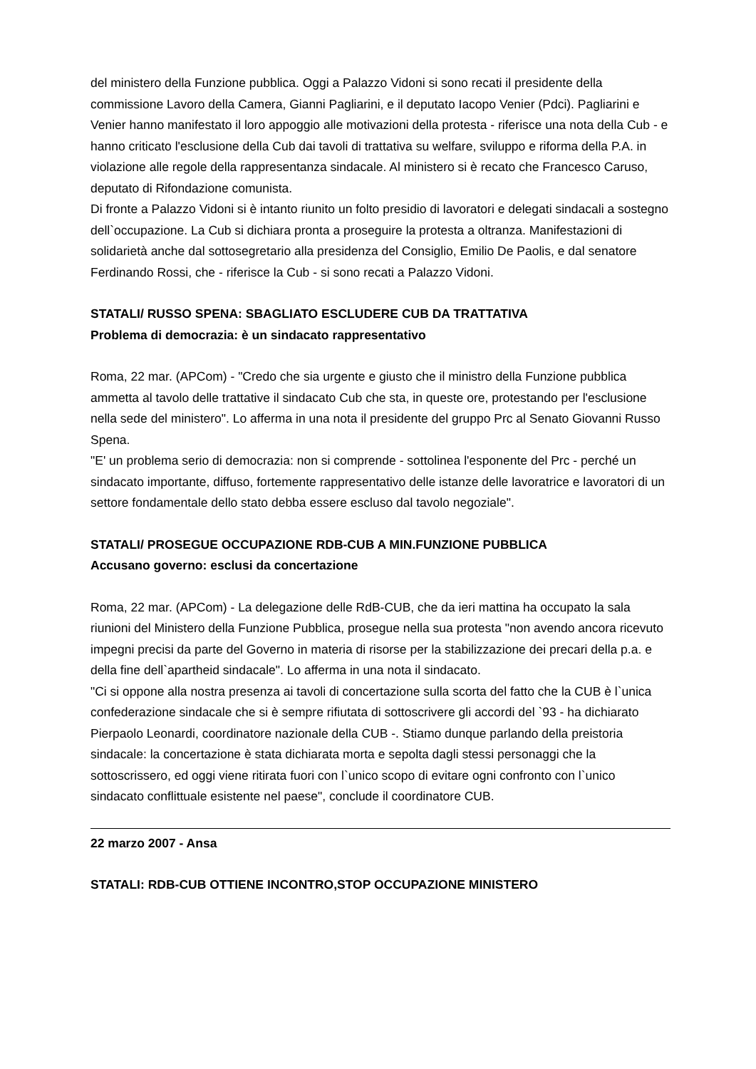del ministero della Funzione pubblica. Oggi a Palazzo Vidoni si sono recati il presidente della commissione Lavoro della Camera, Gianni Pagliarini, e il deputato Iacopo Venier (Pdci). Pagliarini e Venier hanno manifestato il loro appoggio alle motivazioni della protesta - riferisce una nota della Cub - e hanno criticato l'esclusione della Cub dai tavoli di trattativa su welfare, sviluppo e riforma della P.A. in violazione alle regole della rappresentanza sindacale. Al ministero si è recato che Francesco Caruso, deputato di Rifondazione comunista.
Di fronte a Palazzo Vidoni si è intanto riunito un folto presidio di lavoratori e delegati sindacali a sostegno dell`occupazione. La Cub si dichiara pronta a proseguire la protesta a oltranza. Manifestazioni di solidarietà anche dal sottosegretario alla presidenza del Consiglio, Emilio De Paolis, e dal senatore Ferdinando Rossi, che - riferisce la Cub - si sono recati a Palazzo Vidoni.
STATALI/ RUSSO SPENA: SBAGLIATO ESCLUDERE CUB DA TRATTATIVA
Problema di democrazia: è un sindacato rappresentativo
Roma, 22 mar. (APCom) - "Credo che sia urgente e giusto che il ministro della Funzione pubblica ammetta al tavolo delle trattative il sindacato Cub che sta, in queste ore, protestando per l'esclusione nella sede del ministero". Lo afferma in una nota il presidente del gruppo Prc al Senato Giovanni Russo Spena.
"E' un problema serio di democrazia: non si comprende - sottolinea l'esponente del Prc - perché un sindacato importante, diffuso, fortemente rappresentativo delle istanze delle lavoratrice e lavoratori di un settore fondamentale dello stato debba essere escluso dal tavolo negoziale".
STATALI/ PROSEGUE OCCUPAZIONE RDB-CUB A MIN.FUNZIONE PUBBLICA
Accusano governo: esclusi da concertazione
Roma, 22 mar. (APCom) - La delegazione delle RdB-CUB, che da ieri mattina ha occupato la sala riunioni del Ministero della Funzione Pubblica, prosegue nella sua protesta "non avendo ancora ricevuto impegni precisi da parte del Governo in materia di risorse per la stabilizzazione dei precari della p.a. e della fine dell`apartheid sindacale". Lo afferma in una nota il sindacato.
"Ci si oppone alla nostra presenza ai tavoli di concertazione sulla scorta del fatto che la CUB è l`unica confederazione sindacale che si è sempre rifiutata di sottoscrivere gli accordi del `93 - ha dichiarato Pierpaolo Leonardi, coordinatore nazionale della CUB -. Stiamo dunque parlando della preistoria sindacale: la concertazione è stata dichiarata morta e sepolta dagli stessi personaggi che la sottoscrissero, ed oggi viene ritirata fuori con l`unico scopo di evitare ogni confronto con l`unico sindacato conflittuale esistente nel paese", conclude il coordinatore CUB.
22 marzo 2007 - Ansa
STATALI: RDB-CUB OTTIENE INCONTRO,STOP OCCUPAZIONE MINISTERO